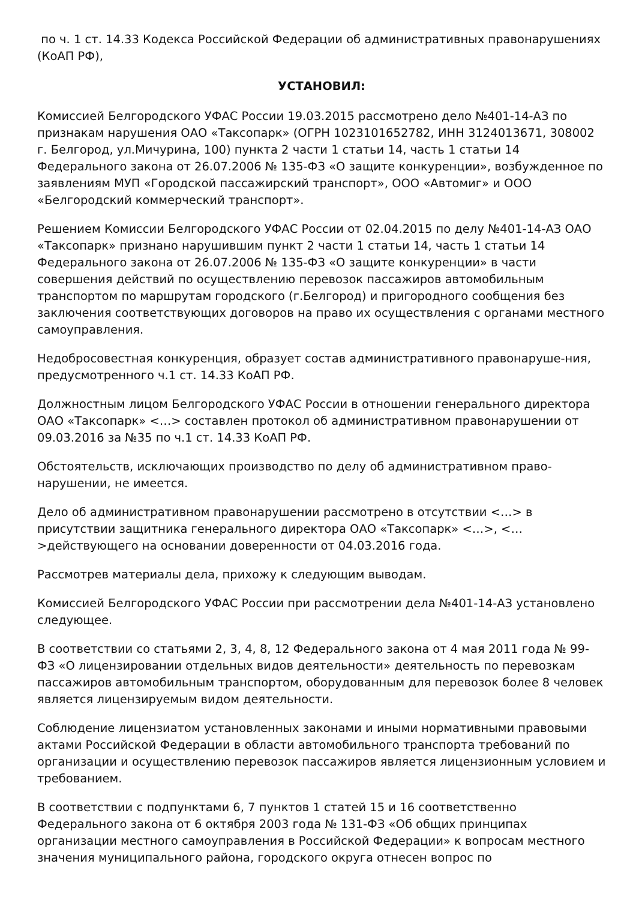по ч. 1 ст. 14.33 Кодекса Российской Федерации об административных правонарушениях (КоАП РФ),
УСТАНОВИЛ:
Комиссией Белгородского УФАС России 19.03.2015 рассмотрено дело №401-14-АЗ по признакам нарушения ОАО «Таксопарк» (ОГРН 1023101652782, ИНН 3124013671, 308002 г. Белгород, ул.Мичурина, 100) пункта 2 части 1 статьи 14, часть 1 статьи 14 Федерального закона от 26.07.2006 № 135-ФЗ «О защите конкуренции», возбужденное по заявлениям МУП «Городской пассажирский транспорт», ООО «Автомиг» и ООО «Белгородский коммерческий транспорт».
Решением Комиссии Белгородского УФАС России от 02.04.2015 по делу №401-14-АЗ ОАО «Таксопарк» признано нарушившим пункт 2 части 1 статьи 14, часть 1 статьи 14 Федерального закона от 26.07.2006 № 135-ФЗ «О защите конкуренции» в части совершения действий по осуществлению перевозок пассажиров автомобильным транспортом по маршрутам городского (г.Белгород) и пригородного сообщения без заключения соответствующих договоров на право их осуществления с органами местного самоуправления.
Недобросовестная конкуренция, образует состав административного правонаруше-ния, предусмотренного ч.1 ст. 14.33 КоАП РФ.
Должностным лицом Белгородского УФАС России в отношении генерального директора ОАО «Таксопарк» <…> составлен протокол об административном правонарушении от 09.03.2016 за №35 по ч.1 ст. 14.33 КоАП РФ.
Обстоятельств, исключающих производство по делу об административном право-нарушении, не имеется.
Дело об административном правонарушении рассмотрено в отсутствии <…> в присутствии защитника генерального директора ОАО «Таксопарк» <…>, <…>действующего на основании доверенности от 04.03.2016 года.
Рассмотрев материалы дела, прихожу к следующим выводам.
Комиссией Белгородского УФАС России при рассмотрении дела №401-14-АЗ установлено следующее.
В соответствии со статьями 2, 3, 4, 8, 12 Федерального закона от 4 мая 2011 года № 99- ФЗ «О лицензировании отдельных видов деятельности» деятельность по перевозкам пассажиров автомобильным транспортом, оборудованным для перевозок более 8 человек является лицензируемым видом деятельности.
Соблюдение лицензиатом установленных законами и иными нормативными правовыми актами Российской Федерации в области автомобильного транспорта требований по организации и осуществлению перевозок пассажиров является лицензионным условием и требованием.
В соответствии с подпунктами 6, 7 пунктов 1 статей 15 и 16 соответственно Федерального закона от 6 октября 2003 года № 131-ФЗ «Об общих принципах организации местного самоуправления в Российской Федерации» к вопросам местного значения муниципального района, городского округа отнесен вопрос по